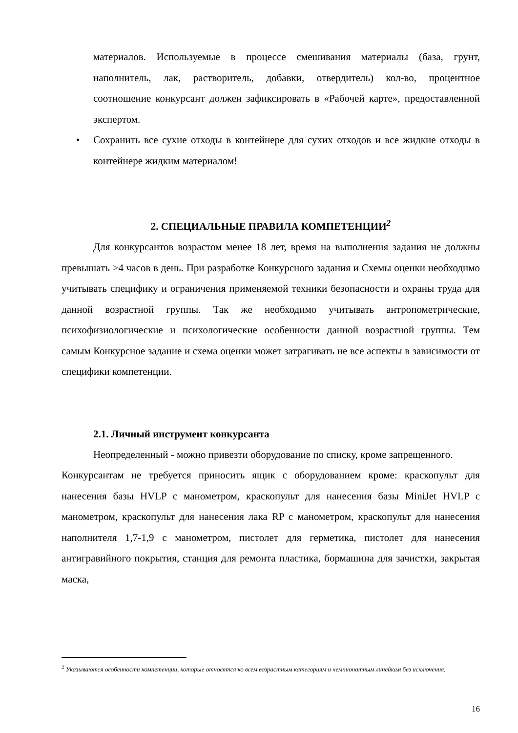материалов. Используемые в процессе смешивания материалы (база, грунт, наполнитель, лак, растворитель, добавки, отвердитель) кол-во, процентное соотношение конкурсант должен зафиксировать в «Рабочей карте», предоставленной экспертом.
• Сохранить все сухие отходы в контейнере для сухих отходов и все жидкие отходы в контейнере жидким материалом!
2. СПЕЦИАЛЬНЫЕ ПРАВИЛА КОМПЕТЕНЦИИ<sup>2</sup>
Для конкурсантов возрастом менее 18 лет, время на выполнения задания не должны превышать >4 часов в день. При разработке Конкурсного задания и Схемы оценки необходимо учитывать специфику и ограничения применяемой техники безопасности и охраны труда для данной возрастной группы. Так же необходимо учитывать антропометрические, психофизиологические и психологические особенности данной возрастной группы. Тем самым Конкурсное задание и схема оценки может затрагивать не все аспекты в зависимости от специфики компетенции.
2.1. Личный инструмент конкурсанта
Неопределенный - можно привезти оборудование по списку, кроме запрещенного.
Конкурсантам не требуется приносить ящик с оборудованием кроме: краскопульт для нанесения базы HVLP с манометром, краскопульт для нанесения базы MiniJet HVLP с манометром, краскопульт для нанесения лака RP с манометром, краскопульт для нанесения наполнителя 1,7-1,9 с манометром, пистолет для герметика, пистолет для нанесения антигравийного покрытия, станция для ремонта пластика, бормашина для зачистки, закрытая маска,
<sup>2</sup> Указываются особенности компетенции, которые относятся ко всем возрастным категориям и чемпионатным линейкам без исключения.
16